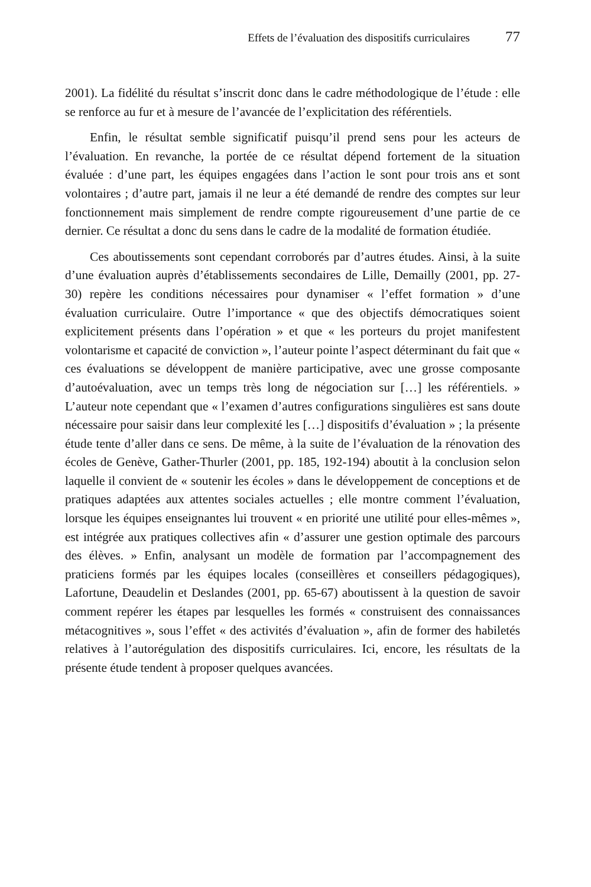Effets de l’évaluation des dispositifs curriculaires 77
2001). La fidélité du résultat s’inscrit donc dans le cadre méthodologique de l’étude : elle se renforce au fur et à mesure de l’avancée de l’explicitation des référentiels.
Enfin, le résultat semble significatif puisqu’il prend sens pour les acteurs de l’évaluation. En revanche, la portée de ce résultat dépend fortement de la situation évaluée : d’une part, les équipes engagées dans l’action le sont pour trois ans et sont volontaires ; d’autre part, jamais il ne leur a été demandé de rendre des comptes sur leur fonctionnement mais simplement de rendre compte rigoureusement d’une partie de ce dernier. Ce résultat a donc du sens dans le cadre de la modalité de formation étudiée.
Ces aboutissements sont cependant corroborés par d’autres études. Ainsi, à la suite d’une évaluation auprès d’établissements secondaires de Lille, Demailly (2001, pp. 27-30) repère les conditions nécessaires pour dynamiser « l’effet formation » d’une évaluation curriculaire. Outre l’importance « que des objectifs démocratiques soient explicitement présents dans l’opération » et que « les porteurs du projet manifestent volontarisme et capacité de conviction », l’auteur pointe l’aspect déterminant du fait que « ces évaluations se développent de manière participative, avec une grosse composante d’autoévaluation, avec un temps très long de négociation sur […] les référentiels. » L’auteur note cependant que « l’examen d’autres configurations singulières est sans doute nécessaire pour saisir dans leur complexité les […] dispositifs d’évaluation » ; la présente étude tente d’aller dans ce sens. De même, à la suite de l’évaluation de la rénovation des écoles de Genève, Gather-Thurler (2001, pp. 185, 192-194) aboutit à la conclusion selon laquelle il convient de « soutenir les écoles » dans le développement de conceptions et de pratiques adaptées aux attentes sociales actuelles ; elle montre comment l’évaluation, lorsque les équipes enseignantes lui trouvent « en priorité une utilité pour elles-mêmes », est intégrée aux pratiques collectives afin « d’assurer une gestion optimale des parcours des élèves. » Enfin, analysant un modèle de formation par l’accompagnement des praticiens formés par les équipes locales (conseillères et conseillers pédagogiques), Lafortune, Deaudelin et Deslandes (2001, pp. 65-67) aboutissent à la question de savoir comment repérer les étapes par lesquelles les formés « construisent des connaissances métacognitives », sous l’effet « des activités d’évaluation », afin de former des habiletés relatives à l’autorégulation des dispositifs curriculaires. Ici, encore, les résultats de la présente étude tendent à proposer quelques avancées.